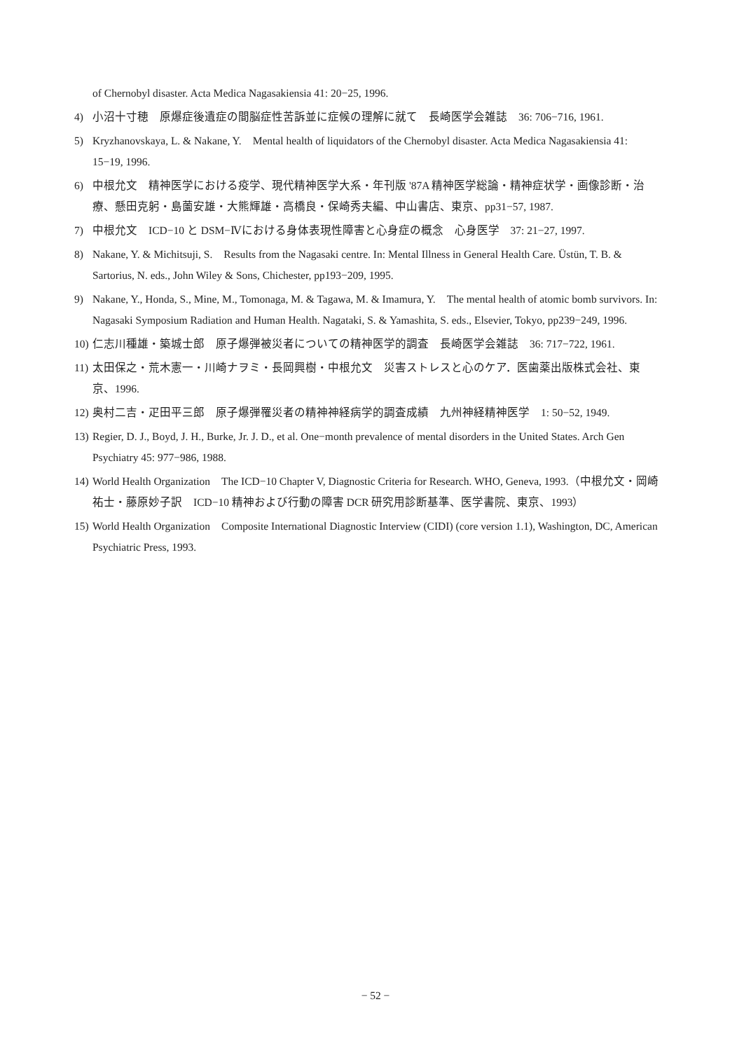of Chernobyl disaster. Acta Medica Nagasakiensia 41: 20−25, 1996.
4) 小沼十寸穂　原爆症後遺症の間脳症性苦訴並に症候の理解に就て　長崎医学会雑誌　36: 706−716, 1961.
5) Kryzhanovskaya, L. & Nakane, Y.　Mental health of liquidators of the Chernobyl disaster. Acta Medica Nagasakiensia 41: 15−19, 1996.
6) 中根允文　精神医学における疫学、現代精神医学大系・年刊版 '87A 精神医学総論・精神症状学・画像診断・治療、懸田克躬・島薗安雄・大熊輝雄・高橋良・保崎秀夫編、中山書店、東京、pp31−57, 1987.
7) 中根允文　ICD−10 と DSM−Ⅳにおける身体表現性障害と心身症の概念　心身医学　37: 21−27, 1997.
8) Nakane, Y. & Michitsuji, S.　Results from the Nagasaki centre. In: Mental Illness in General Health Care. Üstün, T. B. & Sartorius, N. eds., John Wiley & Sons, Chichester, pp193−209, 1995.
9) Nakane, Y., Honda, S., Mine, M., Tomonaga, M. & Tagawa, M. & Imamura, Y.　The mental health of atomic bomb survivors. In: Nagasaki Symposium Radiation and Human Health. Nagataki, S. & Yamashita, S. eds., Elsevier, Tokyo, pp239−249, 1996.
10) 仁志川種雄・築城士郎　原子爆弾被災者についての精神医学的調査　長崎医学会雑誌　36: 717−722, 1961.
11) 太田保之・荒木憲一・川崎ナヲミ・長岡興樹・中根允文　災害ストレスと心のケア．医歯薬出版株式会社、東京、1996.
12) 奥村二吉・疋田平三郎　原子爆弾罹災者の精神神経病学的調査成績　九州神経精神医学　1: 50−52, 1949.
13) Regier, D. J., Boyd, J. H., Burke, Jr. J. D., et al. One−month prevalence of mental disorders in the United States. Arch Gen Psychiatry 45: 977−986, 1988.
14) World Health Organization　The ICD−10 Chapter V, Diagnostic Criteria for Research. WHO, Geneva, 1993.（中根允文・岡崎祐士・藤原妙子訳　ICD−10 精神および行動の障害 DCR 研究用診断基準、医学書院、東京、1993）
15) World Health Organization　Composite International Diagnostic Interview (CIDI) (core version 1.1), Washington, DC, American Psychiatric Press, 1993.
− 52 −